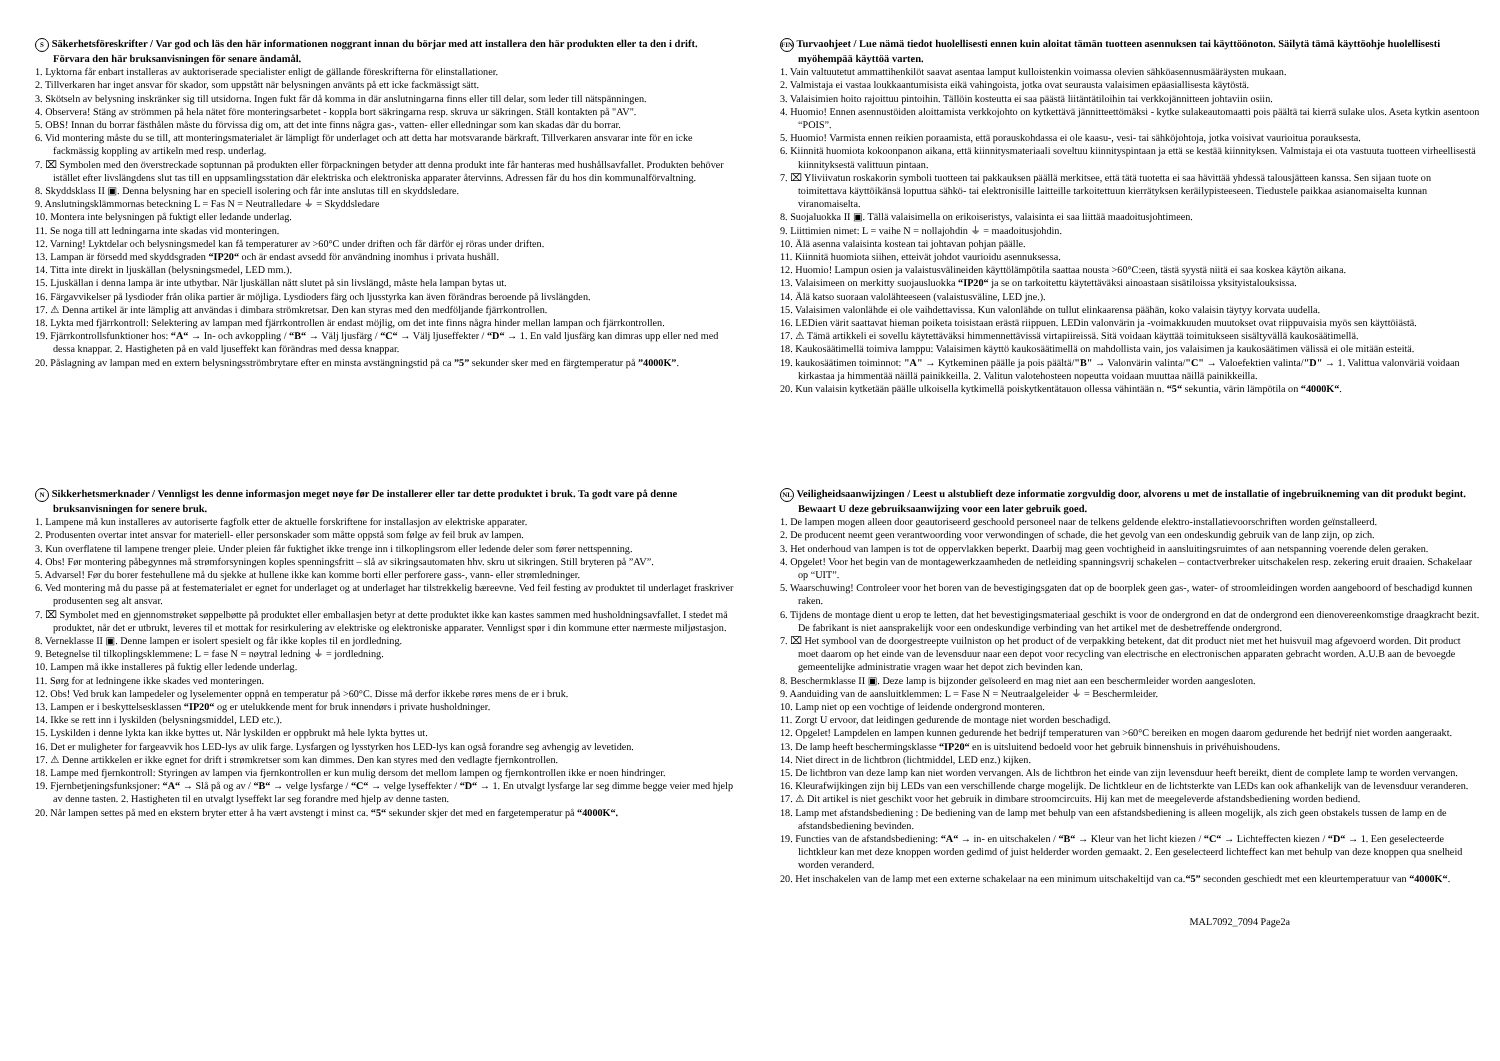S Säkerhetsföreskrifter / Var god och läs den här informationen noggrant innan du börjar med att installera den här produkten eller ta den i drift. Förvara den här bruksanvisningen för senare ändamål.
1. Lyktorna får enbart installeras av auktoriserade specialister enligt de gällande föreskrifterna för elinstallationer.
2. Tillverkaren har inget ansvar för skador, som uppstått när belysningen använts på ett icke fackmässigt sätt.
3. Skötseln av belysning inskränker sig till utsidorna. Ingen fukt får då komma in där anslutningarna finns eller till delar, som leder till nätspänningen.
4. Observera! Stäng av strömmen på hela nätet före monteringsarbetet - koppla bort säkringarna resp. skruva ur säkringen. Ställ kontakten på "AV".
5. OBS! Innan du borrar fästhålen måste du förvissa dig om, att det inte finns några gas-, vatten- eller elledningar som kan skadas där du borrar.
6. Vid montering måste du se till, att monteringsmaterialet är lämpligt för underlaget och att detta har motsvarande bärkraft. Tillverkaren ansvarar inte för en icke fackmässig koppling av artikeln med resp. underlag.
7. ⌧ Symbolen med den överstreckade soptunnan på produkten eller förpackningen betyder att denna produkt inte får hanteras med hushållsavfallet. Produkten behöver istället efter livslängdens slut tas till en uppsamlingsstation där elektriska och elektroniska apparater återvinns. Adressen får du hos din kommunalförvaltning.
8. Skyddsklass II ▣. Denna belysning har en speciell isolering och får inte anslutas till en skyddsledare.
9. Anslutningsklämmornas beteckning L = Fas N = Neutralledare ⏚ = Skyddsledare
10. Montera inte belysningen på fuktigt eller ledande underlag.
11. Se noga till att ledningarna inte skadas vid monteringen.
12. Varning! Lyktdelar och belysningsmedel kan få temperaturer av >60°C under driften och får därför ej röras under driften.
13. Lampan är försedd med skyddsgraden “IP20“ och är endast avsedd för användning inomhus i privata hushåll.
14. Titta inte direkt in ljuskällan (belysningsmedel, LED mm.).
15. Ljuskällan i denna lampa är inte utbytbar. När ljuskällan nått slutet på sin livslängd, måste hela lampan bytas ut.
16. Färgavvikelser på lysdioder från olika partier är möjliga. Lysdioders färg och ljusstyrka kan även förändras beroende på livslängden.
17. ⚠ Denna artikel är inte lämplig att användas i dimbara strömkretsar. Den kan styras med den medföljande fjärrkontrollen.
18. Lykta med fjärrkontroll: Selektering av lampan med fjärrkontrollen är endast möjlig, om det inte finns några hinder mellan lampan och fjärrkontrollen.
19. Fjärrkontrollsfunktioner hos: “A“ → In- och avkoppling / “B“ → Välj ljusfärg / “C“ → Välj ljuseffekter / “D“ → 1. En vald ljusfärg kan dimras upp eller ned med dessa knappar. 2. Hastigheten på en vald ljuseffekt kan förändras med dessa knappar.
20. Påslagning av lampan med en extern belysningsströmbrytare efter en minsta avstängningstid på ca ”5” sekunder sker med en färgtemperatur på ”4000K”.
FIN Turvaohjeet / Lue nämä tiedot huolellisesti ennen kuin aloitat tämän tuotteen asennuksen tai käyttöönoton. Säilytä tämä käyttöohje huolellisesti myöhempää käyttöä varten.
1. Vain valtuutetut ammattihenkilöt saavat asentaa lamput kulloistenkin voimassa olevien sähköasennusmääräysten mukaan.
2. Valmistaja ei vastaa loukkaantumisista eikä vahingoista, jotka ovat seurausta valaisimen epäasiallisesta käytöstä.
3. Valaisimien hoito rajoittuu pintoihin. Tällöin kosteutta ei saa päästä liitäntätiloihin tai verkkojännitteen johtaviin osiin.
4. Huomio! Ennen asennustöiden aloittamista verkkojohto on kytkettävä jännitteettömäksi - kytke sulakeautomaatti pois päältä tai kierrä sulake ulos. Aseta kytkin asentoon “POIS”.
5. Huomio! Varmista ennen reikien poraamista, että porauskohdassa ei ole kaasu-, vesi- tai sähköjohtoja, jotka voisivat vaurioitua porauksesta.
6. Kiinnitä huomiota kokoonpanon aikana, että kiinnitysmateriaali soveltuu kiinnityspintaan ja että se kestää kiinnityksen. Valmistaja ei ota vastuuta tuotteen virheellisestä kiinnityksestä valittuun pintaan.
7. ⌧ Yliviivatun roskakorin symboli tuotteen tai pakkauksen päällä merkitsee, että tätä tuotetta ei saa hävittää yhdessä talousjätteen kanssa. Sen sijaan tuote on toimitettava käyttöikänsä loputtua sähkö- tai elektronisille laitteille tarkoitettuun kierrätyksen keräilypisteeseen. Tiedustele paikkaa asianomaiselta kunnan viranomaiselta.
8. Suojaluokka II ▣. Tällä valaisimella on erikoiseristys, valaisinta ei saa liittää maadoitusjohtimeen.
9. Liittimien nimet: L = vaihe N = nollajohdin ⏚ = maadoitusjohdin.
10. Älä asenna valaisinta kostean tai johtavan pohjan päälle.
11. Kiinnitä huomiota siihen, etteivät johdot vaurioidu asennuksessa.
12. Huomio! Lampun osien ja valaistusvälineiden käyttölämpötila saattaa nousta >60°C:een, tästä syystä niitä ei saa koskea käytön aikana.
13. Valaisimeen on merkitty suojausluokka “IP20“ ja se on tarkoitettu käytettäväksi ainoastaan sisätiloissa yksityistalouksissa.
14. Älä katso suoraan valolähteeseen (valaistusväline, LED jne.).
15. Valaisimen valonlähde ei ole vaihdettavissa. Kun valonlähde on tullut elinkaarensa päähän, koko valaisin täytyy korvata uudella.
16. LEDien värit saattavat hieman poiketa toisistaan erästä riippuen. LEDin valonvärin ja -voimakkuuden muutokset ovat riippuvaisia myös sen käyttöiästä.
17. ⚠ Tämä artikkeli ei sovellu käytettäväksi himmennettävissä virtapiireissä. Sitä voidaan käyttää toimitukseen sisältyvällä kaukosäätimellä.
18. Kaukosäätimellä toimiva lamppu: Valaisimen käyttö kaukosäätimellä on mahdollista vain, jos valaisimen ja kaukosäätimen välissä ei ole mitään esteitä.
19. kaukosäätimen toiminnot: "A" → Kytkeminen päälle ja pois päältä/"B" → Valonvärin valinta/"C" → Valoefektien valinta/"D" → 1. Valittua valonväriä voidaan kirkastaa ja himmentää näillä painikkeilla. 2. Valitun valotehosteen nopeutta voidaan muuttaa näillä painikkeilla.
20. Kun valaisin kytketään päälle ulkoisella kytkimellä poiskytkentätauon ollessa vähintään n. “5“ sekuntia, värin lämpötila on “4000K“.
N Sikkerhetsmerknader / Vennligst les denne informasjon meget nøye før De installerer eller tar dette produktet i bruk. Ta godt vare på denne bruksanvisningen for senere bruk.
1. Lampene må kun installeres av autoriserte fagfolk etter de aktuelle forskriftene for installasjon av elektriske apparater.
2. Produsenten overtar intet ansvar for materiell- eller personskader som måtte oppstå som følge av feil bruk av lampen.
3. Kun overflatene til lampene trenger pleie. Under pleien får fuktighet ikke trenge inn i tilkoplingsrom eller ledende deler som fører nettspenning.
4. Obs! Før montering påbegynnes må strømforsyningen koples spenningsfritt – slå av sikringsautomaten hhv. skru ut sikringen. Still bryteren på ”AV”.
5. Advarsel! Før du borer festehullene må du sjekke at hullene ikke kan komme borti eller perforere gass-, vann- eller strømledninger.
6. Ved montering må du passe på at festematerialet er egnet for underlaget og at underlaget har tilstrekkelig bæreevne. Ved feil festing av produktet til underlaget fraskriver produsenten seg alt ansvar.
7. ⌧ Symbolet med en gjennomstrøket søppelbøtte på produktet eller emballasjen betyr at dette produktet ikke kan kastes sammen med husholdningsavfallet. I stedet må produktet, når det er utbrukt, leveres til et mottak for resirkulering av elektriske og elektroniske apparater. Vennligst spør i din kommune etter nærmeste miljøstasjon.
8. Verneklasse II ▣. Denne lampen er isolert spesielt og får ikke koples til en jordledning.
9. Betegnelse til tilkoplingsklemmene: L = fase N = nøytral ledning ⏚ = jordledning.
10. Lampen må ikke installeres på fuktig eller ledende underlag.
11. Sørg for at ledningene ikke skades ved monteringen.
12. Obs! Ved bruk kan lampedeler og lyselementer oppnå en temperatur på >60°C. Disse må derfor ikkebe røres mens de er i bruk.
13. Lampen er i beskyttelsesklassen “IP20“ og er utelukkende ment for bruk innendørs i private husholdninger.
14. Ikke se rett inn i lyskilden (belysningsmiddel, LED etc.).
15. Lyskilden i denne lykta kan ikke byttes ut. Når lyskilden er oppbrukt må hele lykta byttes ut.
16. Det er muligheter for fargeavvik hos LED-lys av ulik farge. Lysfargen og lysstyrken hos LED-lys kan også forandre seg avhengig av levetiden.
17. ⚠ Denne artikkelen er ikke egnet for drift i strømkretser som kan dimmes. Den kan styres med den vedlagte fjernkontrollen.
18. Lampe med fjernkontroll: Styringen av lampen via fjernkontrollen er kun mulig dersom det mellom lampen og fjernkontrollen ikke er noen hindringer.
19. Fjernbetjeningsfunksjoner: “A“ → Slå på og av / “B“ → velge lysfarge / “C“ → velge lyseffekter / “D“ → 1. En utvalgt lysfarge lar seg dimme begge veier med hjelp av denne tasten. 2. Hastigheten til en utvalgt lyseffekt lar seg forandre med hjelp av denne tasten.
20. Når lampen settes på med en ekstern bryter etter å ha vært avstengt i minst ca. “5“ sekunder skjer det med en fargetemperatur på “4000K“.
NL Veiligheidsaanwijzingen / Leest u alstublieft deze informatie zorgvuldig door, alvorens u met de installatie of ingebruikneming van dit produkt begint. Bewaart U deze gebruiksaanwijzing voor een later gebruik goed.
1. De lampen mogen alleen door geautoriseerd geschoold personeel naar de telkens geldende elektro-installatievoorschriften worden geïnstalleerd.
2. De producent neemt geen verantwoording voor verwondingen of schade, die het gevolg van een ondeskundig gebruik van de lanp zijn, op zich.
3. Het onderhoud van lampen is tot de oppervlakken beperkt. Daarbij mag geen vochtigheid in aansluitingsruimtes of aan netspanning voerende delen geraken.
4. Opgelet! Voor het begin van de montagewerkzaamheden de netleiding spanningsvrij schakelen – contactverbreker uitschakelen resp. zekering eruit draaien. Schakelaar op “UIT”.
5. Waarschuwing! Controleer voor het boren van de bevestigingsgaten dat op de boorplek geen gas-, water- of stroomleidingen worden aangeboord of beschadigd kunnen raken.
6. Tijdens de montage dient u erop te letten, dat het bevestigingsmateriaal geschikt is voor de ondergrond en dat de ondergrond een dienovereenkomstige draagkracht bezit. De fabrikant is niet aansprakelijk voor een ondeskundige verbinding van het artikel met de desbetreffende ondergrond.
7. ⌧ Het symbool van de doorgestreepte vuilniston op het product of de verpakking betekent, dat dit product niet met het huisvuil mag afgevoerd worden. Dit product moet daarom op het einde van de levensduur naar een depot voor recycling van electrische en electronischen apparaten gebracht worden. A.U.B aan de bevoegde gemeentelijke administratie vragen waar het depot zich bevinden kan.
8. Beschermklasse II ▣. Deze lamp is bijzonder geïsoleerd en mag niet aan een beschermleider worden aangesloten.
9. Aanduiding van de aansluitklemmen: L = Fase N = Neutraalgeleider ⏚ = Beschermleider.
10. Lamp niet op een vochtige of leidende ondergrond monteren.
11. Zorgt U ervoor, dat leidingen gedurende de montage niet worden beschadigd.
12. Opgelet! Lampdelen en lampen kunnen gedurende het bedrijf temperaturen van >60°C bereiken en mogen daarom gedurende het bedrijf niet worden aangeraakt.
13. De lamp heeft beschermingsklasse “IP20“ en is uitsluitend bedoeld voor het gebruik binnenshuis in privéhuishoudens.
14. Niet direct in de lichtbron (lichtmiddel, LED enz.) kijken.
15. De lichtbron van deze lamp kan niet worden vervangen. Als de lichtbron het einde van zijn levensduur heeft bereikt, dient de complete lamp te worden vervangen.
16. Kleurafwijkingen zijn bij LEDs van een verschillende charge mogelijk. De lichtkleur en de lichtsterkte van LEDs kan ook afhankelijk van de levensduur veranderen.
17. ⚠ Dit artikel is niet geschikt voor het gebruik in dimbare stroomcircuits. Hij kan met de meegeleverde afstandsbediening worden bediend.
18. Lamp met afstandsbediening : De bediening van de lamp met behulp van een afstandsbediening is alleen mogelijk, als zich geen obstakels tussen de lamp en de afstandsbediening bevinden.
19. Functies van de afstandsbediening: “A“ → in- en uitschakelen / “B“ → Kleur van het licht kiezen / “C“ → Lichteffecten kiezen / “D“ → 1. Een geselecteerde lichtkleur kan met deze knoppen worden gedimd of juist helderder worden gemaakt. 2. Een geselecteerd lichteffect kan met behulp van deze knoppen qua snelheid worden veranderd.
20. Het inschakelen van de lamp met een externe schakelaar na een minimum uitschakeltijd van ca.“5” seconden geschiedt met een kleurtemperatuur van “4000K“.
MAL7092_7094 Page2a